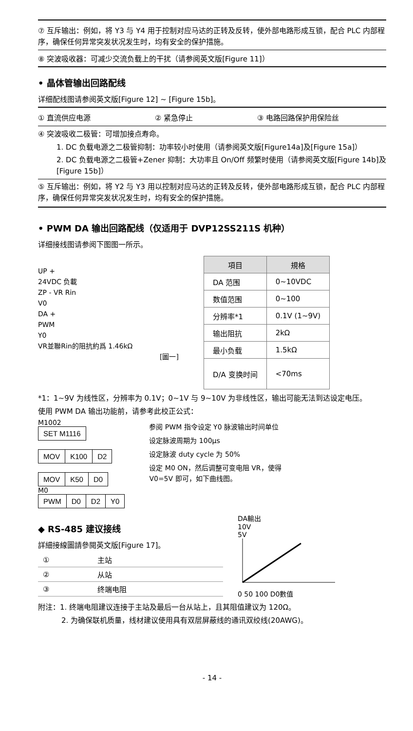⑦ 互斥输出：例如，将 Y3 与 Y4 用于控制对应马达的正转及反转，使外部电路形成互锁，配合 PLC 内部程序，确保任何异常突发状况发生时，均有安全的保护措施。
⑧ 突波吸收器：可减少交流负载上的干扰（请参阅英文版[Figure 11]）
• 晶体管输出回路配线
详细配线图请参阅英文版[Figure 12] ~ [Figure 15b]。
① 直流供应电源 ② 紧急停止 ③ 电路回路保护用保险丝
④ 突波吸收二极管：可增加接点寿命。
1. DC 负载电源之二极管抑制：功率较小时使用（请参阅英文版[Figure14a]及[Figure 15a]）
2. DC 负载电源之二极管+Zener 抑制：大功率且 On/Off 频繁时使用（请参阅英文版[Figure 14b]及[Figure 15b]）
⑤ 互斥输出：例如，将 Y2 与 Y3 用以控制对应马达的正转及反转，使外部电路形成互锁，配合 PLC 内部程序，确保任何异常突发状况发生时，均有安全的保护措施。
• PWM DA 输出回路配线（仅适用于 DVP12SS211S 机种）
详细接线图请参阅下图图一所示。
UP +
24VDC 负載
ZP - VR Rin
V0
DA +
PWM
Y0
VR並聯Rin的阻抗約爲 1.46kΩ
[圖一]
| 項目 | 規格 |
| --- | --- |
| DA 范围 | 0~10VDC |
| 数值范围 | 0~100 |
| 分辨率*1 | 0.1V (1~9V) |
| 输出阻抗 | 2kΩ |
| 最小负载 | 1.5kΩ |
| D/A 变换时间 | <70ms |
*1：1~9V 为线性区，分辨率为 0.1V；0~1V 与 9~10V 为非线性区，输出可能无法到达设定电压。
使用 PWM DA 输出功能前，请参考此校正公式：
M1002
| SET M1116 |
| MOV | K100 | D2 |
| MOV | K50 | D0 |
M0
| PWM | D0 | D2 | Y0 |
参阅 PWM 指令设定 Y0 脉波输出时间单位
设定脉波周期为 100μs
设定脉波 duty cycle 为 50%
设定 M0 ON，然后调整可变电阻 VR，使得 V0=5V 即可，如下曲线图。
◆ RS-485 建议接线
詳細接線圖請參閱英文版[Figure 17]。
| ① | 主站 |
| ② | 从站 |
| ③ | 终端电阻 |
DA輸出
10V
5V
0 50 100 D0數值
附注：1. 终端电阻建议连接于主站及最后一台从站上，且其阻值建议为 120Ω。
2. 为确保联机质量，线材建议使用具有双层屏蔽线的通讯双绞线(20AWG)。
- 14 -